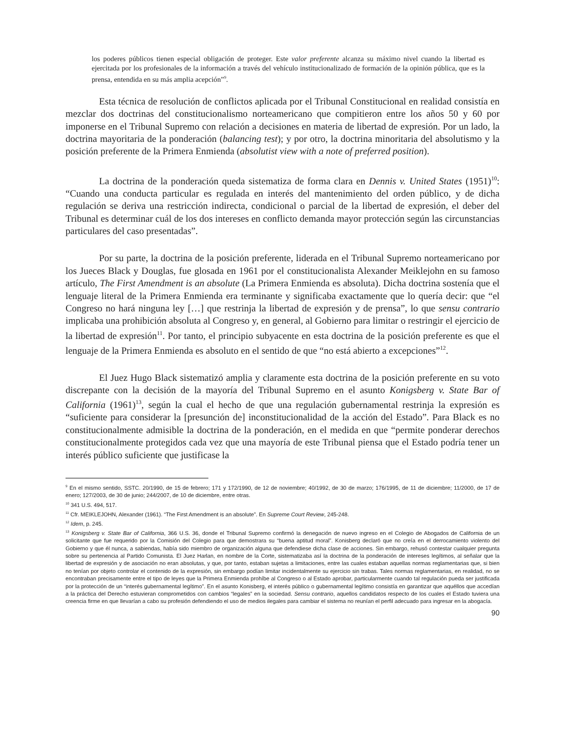los poderes públicos tienen especial obligación de proteger. Este valor preferente alcanza su máximo nivel cuando la libertad es ejercitada por los profesionales de la información a través del vehículo institucionalizado de formación de la opinión pública, que es la prensa, entendida en su más amplia acepción”<sup>9</sup>.
Esta técnica de resolución de conflictos aplicada por el Tribunal Constitucional en realidad consistía en mezclar dos doctrinas del constitucionalismo norteamericano que compitieron entre los años 50 y 60 por imponerse en el Tribunal Supremo con relación a decisiones en materia de libertad de expresión. Por un lado, la doctrina mayoritaria de la ponderación (balancing test); y por otro, la doctrina minoritaria del absolutismo y la posición preferente de la Primera Enmienda (absolutist view with a note of preferred position).
La doctrina de la ponderación queda sistematiza de forma clara en Dennis v. United States (1951)<sup>10</sup>: “Cuando una conducta particular es regulada en interés del mantenimiento del orden público, y de dicha regulación se deriva una restricción indirecta, condicional o parcial de la libertad de expresión, el deber del Tribunal es determinar cuál de los dos intereses en conflicto demanda mayor protección según las circunstancias particulares del caso presentadas”.
Por su parte, la doctrina de la posición preferente, liderada en el Tribunal Supremo norteamericano por los Jueces Black y Douglas, fue glosada en 1961 por el constitucionalista Alexander Meiklejohn en su famoso artículo, The First Amendment is an absolute (La Primera Enmienda es absoluta). Dicha doctrina sostenía que el lenguaje literal de la Primera Enmienda era terminante y significaba exactamente que lo quería decir: que “el Congreso no hará ninguna ley […] que restrinja la libertad de expresión y de prensa”, lo que sensu contrario implicaba una prohibición absoluta al Congreso y, en general, al Gobierno para limitar o restringir el ejercicio de la libertad de expresión<sup>11</sup>. Por tanto, el principio subyacente en esta doctrina de la posición preferente es que el lenguaje de la Primera Enmienda es absoluto en el sentido de que “no está abierto a excepciones”<sup>12</sup>.
El Juez Hugo Black sistematizó amplia y claramente esta doctrina de la posición preferente en su voto discrepante con la decisión de la mayoría del Tribunal Supremo en el asunto Konigsberg v. State Bar of California (1961)<sup>13</sup>, según la cual el hecho de que una regulación gubernamental restrinja la expresión es “suficiente para considerar la [presunción de] inconstitucionalidad de la acción del Estado”. Para Black es no constitucionalmente admisible la doctrina de la ponderación, en el medida en que “permite ponderar derechos constitucionalmente protegidos cada vez que una mayoría de este Tribunal piensa que el Estado podría tener un interés público suficiente que justificase la
<sup>9</sup> En el mismo sentido, SSTC. 20/1990, de 15 de febrero; 171 y 172/1990, de 12 de noviembre; 40/1992, de 30 de marzo; 176/1995, de 11 de diciembre; 11/2000, de 17 de enero; 127/2003, de 30 de junio; 244/2007, de 10 de diciembre, entre otras.
<sup>10</sup> 341 U.S. 494, 517.
<sup>11</sup> Cfr. MEIKLEJOHN, Alexander (1961). “The First Amendment is an absolute”. En Supreme Court Review, 245-248.
<sup>12</sup> Idem, p. 245.
<sup>13</sup> Konigsberg v. State Bar of California, 366 U.S. 36, donde el Tribunal Supremo confirmó la denegación de nuevo ingreso en el Colegio de Abogados de California de un solicitante que fue requerido por la Comisión del Colegio para que demostrara su “buena aptitud moral”. Konisberg declaró que no creía en el derrocamiento violento del Gobierno y que él nunca, a sabiendas, había sido miembro de organización alguna que defendiese dicha clase de acciones. Sin embargo, rehusó contestar cualquier pregunta sobre su pertenencia al Partido Comunista. El Juez Harlan, en nombre de la Corte, sistematizaba así la doctrina de la ponderación de intereses legítimos, al señalar que la libertad de expresión y de asociación no eran absolutas, y que, por tanto, estaban sujetas a limitaciones, entre las cuales estaban aquellas normas reglamentarias que, si bien no tenían por objeto controlar el contenido de la expresión, sin embargo podían limitar incidentalmente su ejercicio sin trabas. Tales normas reglamentarias, en realidad, no se encontraban precisamente entre el tipo de leyes que la Primera Enmienda prohíbe al Congreso o al Estado aprobar, particularmente cuando tal regulación pueda ser justificada por la protección de un “interés gubernamental legítimo”. En el asunto Konisberg, el interés público o gubernamental legítimo consistía en garantizar que aquéllos que accedían a la práctica del Derecho estuvieran comprometidos con cambios “legales” en la sociedad. Sensu contrario, aquellos candidatos respecto de los cuales el Estado tuviera una creencia firme en que llevarían a cabo su profesión defendiendo el uso de medios ilegales para cambiar el sistema no reunían el perfil adecuado para ingresar en la abogacía.
90